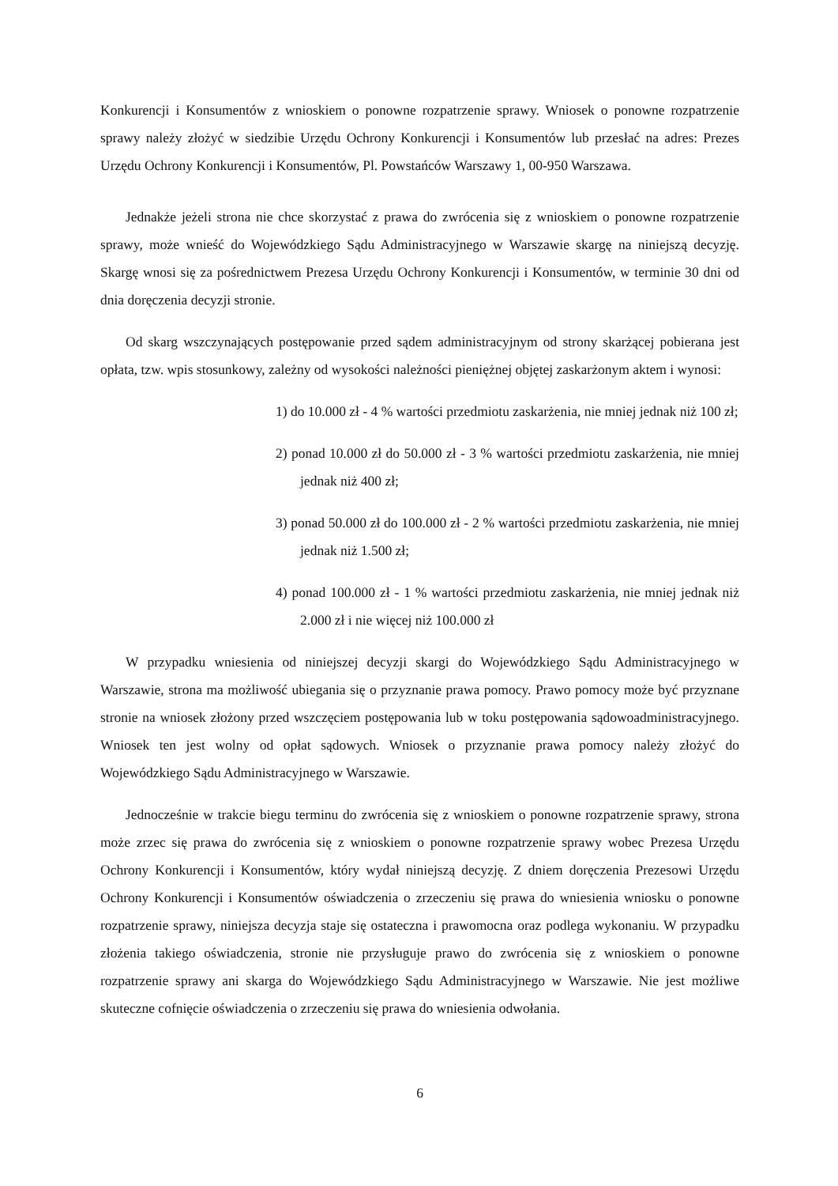Konkurencji i Konsumentów z wnioskiem o ponowne rozpatrzenie sprawy. Wniosek o ponowne rozpatrzenie sprawy należy złożyć w siedzibie Urzędu Ochrony Konkurencji i Konsumentów lub przesłać na adres: Prezes Urzędu Ochrony Konkurencji i Konsumentów, Pl. Powstańców Warszawy 1, 00-950 Warszawa.
Jednakże jeżeli strona nie chce skorzystać z prawa do zwrócenia się z wnioskiem o ponowne rozpatrzenie sprawy, może wnieść do Wojewódzkiego Sądu Administracyjnego w Warszawie skargę na niniejszą decyzję. Skargę wnosi się za pośrednictwem Prezesa Urzędu Ochrony Konkurencji i Konsumentów, w terminie 30 dni od dnia doręczenia decyzji stronie.
Od skarg wszczynających postępowanie przed sądem administracyjnym od strony skarżącej pobierana jest opłata, tzw. wpis stosunkowy, zależny od wysokości należności pieniężnej objętej zaskarżonym aktem i wynosi:
1) do 10.000 zł - 4 % wartości przedmiotu zaskarżenia, nie mniej jednak niż 100 zł;
2) ponad 10.000 zł do 50.000 zł - 3 % wartości przedmiotu zaskarżenia, nie mniej jednak niż 400 zł;
3) ponad 50.000 zł do 100.000 zł - 2 % wartości przedmiotu zaskarżenia, nie mniej jednak niż 1.500 zł;
4) ponad 100.000 zł - 1 % wartości przedmiotu zaskarżenia, nie mniej jednak niż 2.000 zł i nie więcej niż 100.000 zł
W przypadku wniesienia od niniejszej decyzji skargi do Wojewódzkiego Sądu Administracyjnego w Warszawie, strona ma możliwość ubiegania się o przyznanie prawa pomocy. Prawo pomocy może być przyznane stronie na wniosek złożony przed wszczęciem postępowania lub w toku postępowania sądowoadministracyjnego. Wniosek ten jest wolny od opłat sądowych. Wniosek o przyznanie prawa pomocy należy złożyć do Wojewódzkiego Sądu Administracyjnego w Warszawie.
Jednocześnie w trakcie biegu terminu do zwrócenia się z wnioskiem o ponowne rozpatrzenie sprawy, strona może zrzec się prawa do zwrócenia się z wnioskiem o ponowne rozpatrzenie sprawy wobec Prezesa Urzędu Ochrony Konkurencji i Konsumentów, który wydał niniejszą decyzję. Z dniem doręczenia Prezesowi Urzędu Ochrony Konkurencji i Konsumentów oświadczenia o zrzeczeniu się prawa do wniesienia wniosku o ponowne rozpatrzenie sprawy, niniejsza decyzja staje się ostateczna i prawomocna oraz podlega wykonaniu. W przypadku złożenia takiego oświadczenia, stronie nie przysługuje prawo do zwrócenia się z wnioskiem o ponowne rozpatrzenie sprawy ani skarga do Wojewódzkiego Sądu Administracyjnego w Warszawie. Nie jest możliwe skuteczne cofnięcie oświadczenia o zrzeczeniu się prawa do wniesienia odwołania.
6